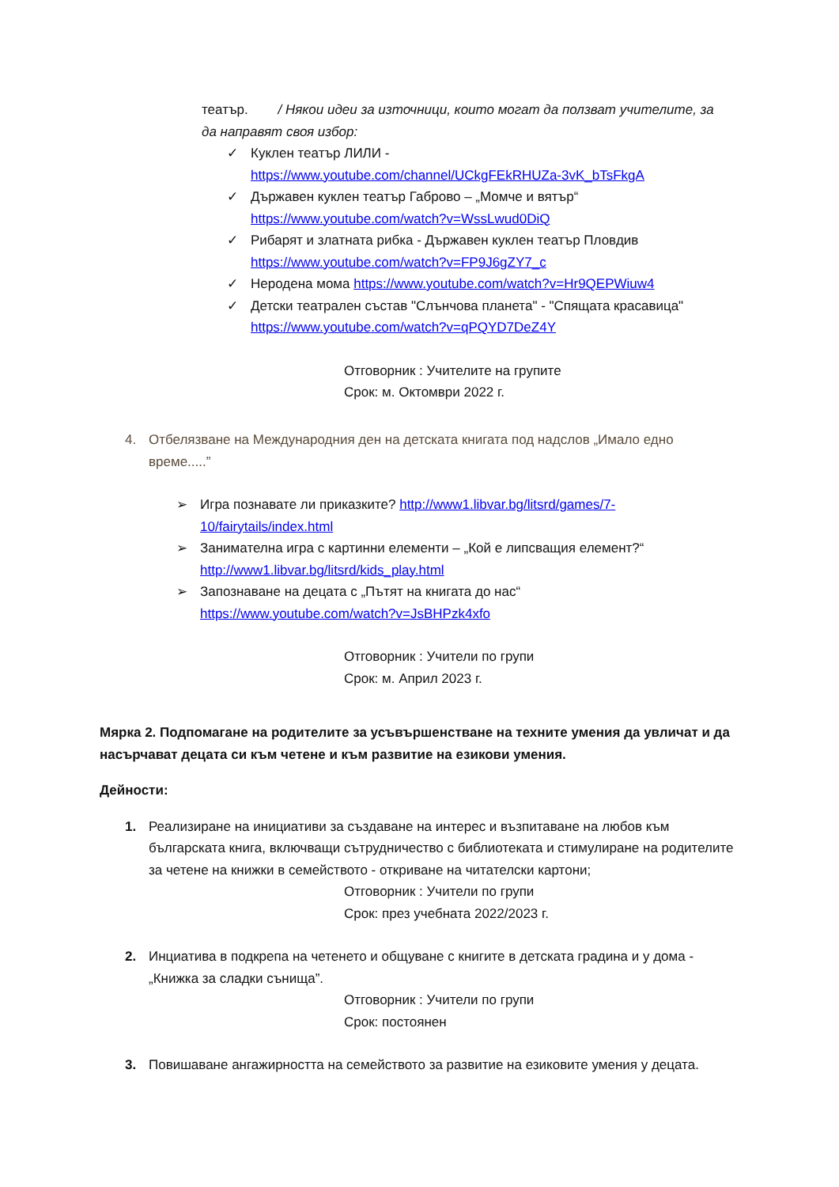театър. / Някои идеи за източници, които могат да ползват учителите, за да направят своя избор:
✓ Куклен театър ЛИЛИ -
https://www.youtube.com/channel/UCkgFEkRHUZa-3vK_bTsFkgA
✓ Държавен куклен театър Габрово – „Момче и вятър“
https://www.youtube.com/watch?v=WssLwud0DiQ
✓ Рибарят и златната рибка - Държавен куклен театър Пловдив
https://www.youtube.com/watch?v=FP9J6gZY7_c
✓ Неродена мома https://www.youtube.com/watch?v=Hr9QEPWiuw4
✓ Детски театрален състав "Слънчова планета" - "Спящата красавица"
https://www.youtube.com/watch?v=qPQYD7DeZ4Y
Отговорник : Учителите на групите
Срок: м. Октомври 2022 г.
4. Отбелязване на Международния ден на детската книгата под надслов „Имало едно време.....”
➢ Игра познавате ли приказките? http://www1.libvar.bg/litsrd/games/7-10/fairytails/index.html
➢ Занимателна игра с картинни елементи – „Кой е липсващия елемент?“
http://www1.libvar.bg/litsrd/kids_play.html
➢ Запознаване на децата с „Пътят на книгата до нас“
https://www.youtube.com/watch?v=JsBHPzk4xfo
Отговорник : Учители по групи
Срок: м. Април 2023 г.
Мярка 2. Подпомагане на родителите за усъвършенстване на техните умения да увличат и да насърчават децата си към четене и към развитие на езикови умения.
Дейности:
1. Реализиране на инициативи за създаване на интерес и възпитаване на любов към българската книга, включващи сътрудничество с библиотеката и стимулиране на родителите за четене на книжки в семейството - откриване на читателски картони;
Отговорник : Учители по групи
Срок: през учебната 2022/2023 г.
2. Инциатива в подкрепа на четенето и общуване с книгите в детската градина и у дома - „Книжка за сладки сънища”.
Отговорник : Учители по групи
Срок: постоянен
3. Повишаване ангажирността на семейството за развитие на езиковите умения у децата.